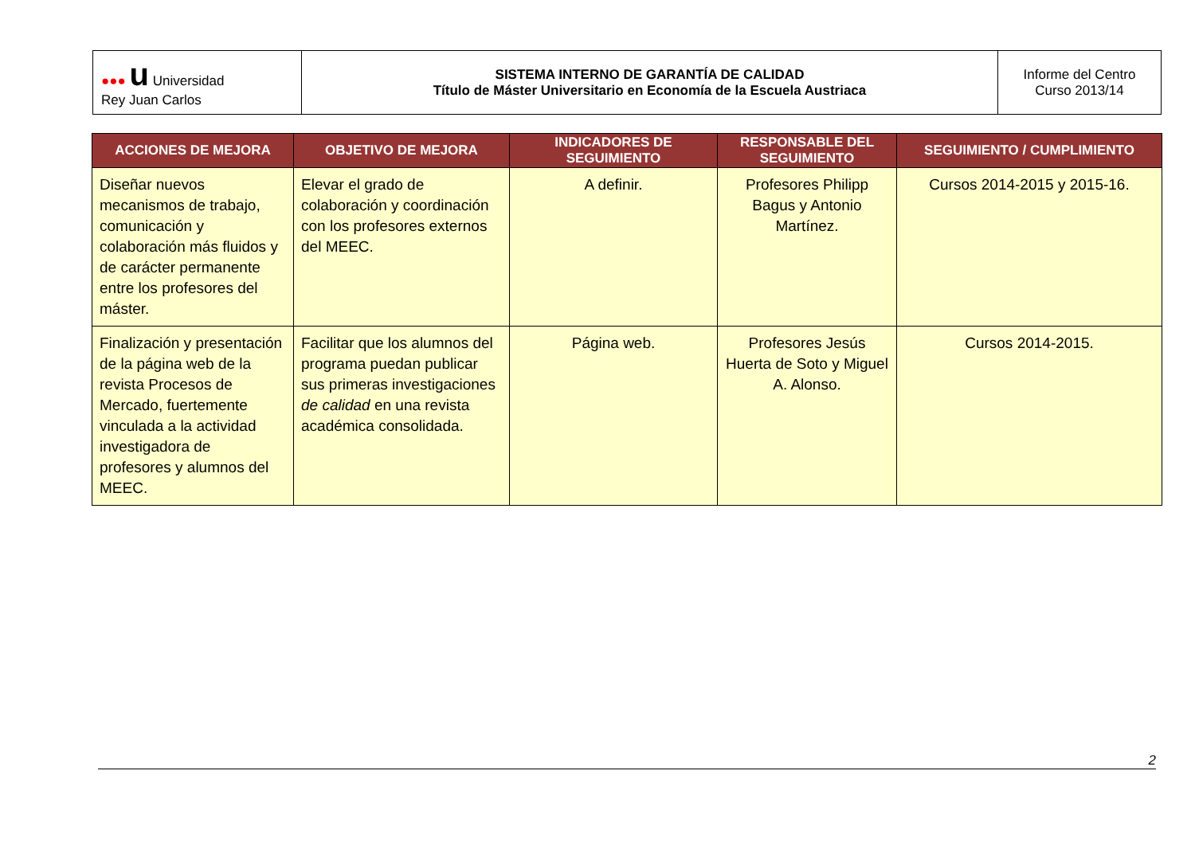| ●●● u Universidad Rey Juan Carlos | SISTEMA INTERNO DE GARANTÍA DE CALIDAD Título de Máster Universitario en Economía de la Escuela Austriaca | Informe del Centro Curso 2013/14 |
| ACCIONES DE MEJORA | OBJETIVO DE MEJORA | INDICADORES DE SEGUIMIENTO | RESPONSABLE DEL SEGUIMIENTO | SEGUIMIENTO / CUMPLIMIENTO |
| --- | --- | --- | --- | --- |
| Diseñar nuevos mecanismos de trabajo, comunicación y colaboración más fluidos y de carácter permanente entre los profesores del máster. | Elevar el grado de colaboración y coordinación con los profesores externos del MEEC. | A definir. | Profesores Philipp Bagus y Antonio Martínez. | Cursos 2014-2015 y 2015-16. |
| Finalización y presentación de la página web de la revista Procesos de Mercado, fuertemente vinculada a la actividad investigadora de profesores y alumnos del MEEC. | Facilitar que los alumnos del programa puedan publicar sus primeras investigaciones de calidad en una revista académica consolidada. | Página web. | Profesores Jesús Huerta de Soto y Miguel A. Alonso. | Cursos 2014-2015. |
2